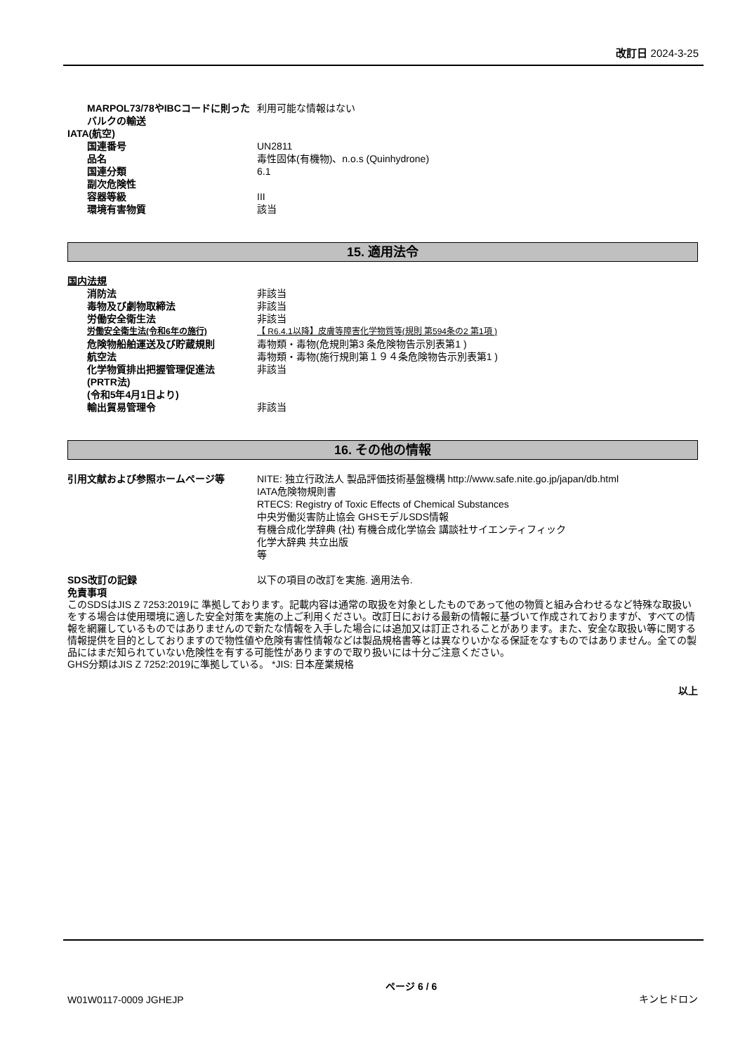改訂日 2024-3-25
MARPOL73/78やIBCコードに則ったバルクの輸送
利用可能な情報はない
IATA(航空)
国連番号 UN2811
品名 毒性固体(有機物)、n.o.s (Quinhydrone)
国連分類 6.1
副次危険性
容器等級 III
環境有害物質 該当
15. 適用法令
国内法規
消防法 非該当
毒物及び劇物取締法 非該当
労働安全衛生法 非該当
労働安全衛生法(令和6年の施行) 【 R6.4.1以降】皮膚等障害化学物質等(規則 第594条の2 第1項 )
危険物船舶運送及び貯蔵規則 毒物類・毒物(危規則第3 条危険物告示別表第1 )
航空法 毒物類・毒物(施行規則第１９４条危険物告示別表第1 )
化学物質排出把握管理促進法
(PRTR法)
(令和5年4月1日より)
非該当
輸出貿易管理令 非該当
16. その他の情報
引用文献および参照ホームページ等 NITE: 独立行政法人 製品評価技術基盤機構 http://www.safe.nite.go.jp/japan/db.html
IATA危険物規則書
RTECS: Registry of Toxic Effects of Chemical Substances
中央労働災害防止協会 GHSモデルSDS情報
有機合成化学辞典 (社) 有機合成化学協会 講談社サイエンティフィック
化学大辞典 共立出版
等
SDS改訂の記録 以下の項目の改訂を実施. 適用法令.
免責事項
このSDSはJIS Z 7253:2019に 準拠しております。記載内容は通常の取扱を対象としたものであって他の物質と組み合わせるなど特殊な取扱いをする場合は使用環境に適した安全対策を実施の上ご利用ください。改訂日における最新の情報に基づいて作成されておりますが、すべての情報を網羅しているものではありませんので新たな情報を入手した場合には追加又は訂正されることがあります。また、安全な取扱い等に関する情報提供を目的としておりますので物性値や危険有害性情報などは製品規格書等とは異なりいかなる保証をなすものではありません。全ての製品にはまだ知られていない危険性を有する可能性がありますので取り扱いには十分ご注意ください。
GHS分類はJIS Z 7252:2019に準拠している。 *JIS: 日本産業規格
以上
W01W0117-0009 JGHEJP
ページ 6 / 6
キンヒドロン